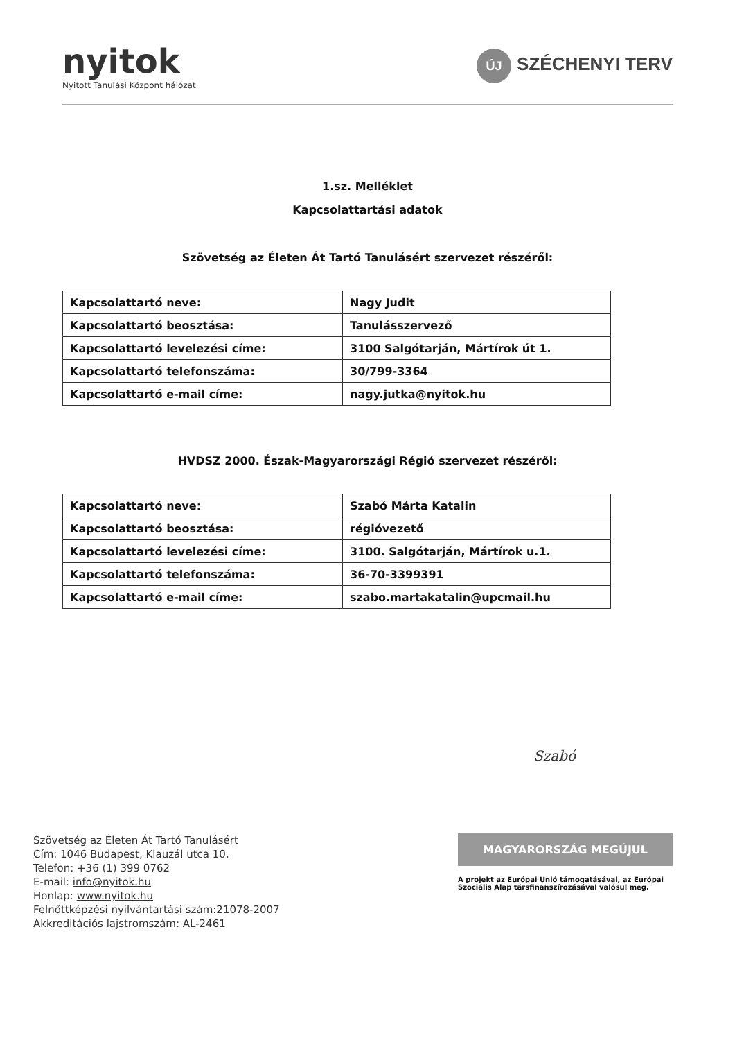nyitok
Nyitott Tanulási Központ hálózat
ÚJ SZÉCHENYI TERV
1.sz. Melléklet
Kapcsolattartási adatok
Szövetség az Életen Át Tartó Tanulásért szervezet részéről:
| Kapcsolattartó neve: | Nagy Judit |
| Kapcsolattartó beosztása: | Tanulásszervező |
| Kapcsolattartó levelezési címe: | 3100 Salgótarján, Mártírok út 1. |
| Kapcsolattartó telefonszáma: | 30/799-3364 |
| Kapcsolattartó e-mail címe: | nagy.jutka@nyitok.hu |
HVDSZ 2000. Észak-Magyarországi Régió szervezet részéről:
| Kapcsolattartó neve: | Szabó Márta Katalin |
| Kapcsolattartó beosztása: | régióvezető |
| Kapcsolattartó levelezési címe: | 3100. Salgótarján, Mártírok u.1. |
| Kapcsolattartó telefonszáma: | 36-70-3399391 |
| Kapcsolattartó e-mail címe: | szabo.martakatalin@upcmail.hu |
Szabó
Szövetség az Életen Át Tartó Tanulásért
Cím: 1046 Budapest, Klauzál utca 10.
Telefon: +36 (1) 399 0762
E-mail: info@nyitok.hu
Honlap: www.nyitok.hu
Felnőttképzési nyilvántartási szám:21078-2007
Akkreditációs lajstromszám: AL-2461
MAGYARORSZÁG MEGÚJUL
A projekt az Európai Unió támogatásával, az Európai Szociális Alap társfinanszírozásával valósul meg.